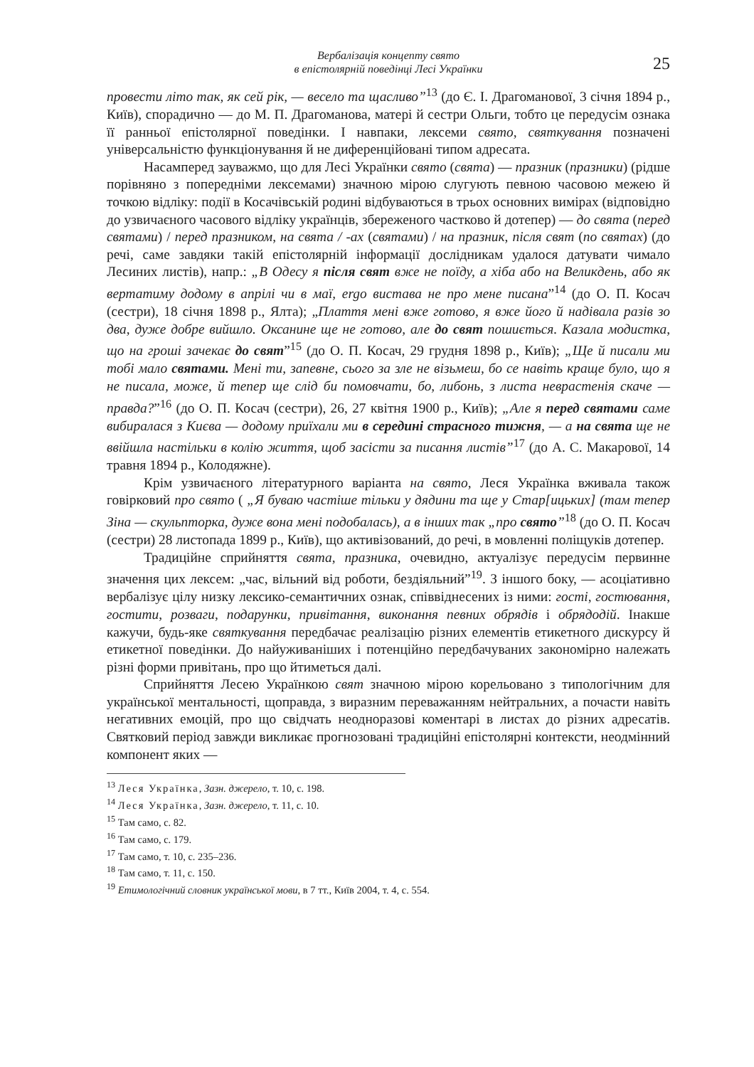Вербалізація концепту свято
в епістолярній поведінці Лесі Українки
25
провести літо так, як сей рік, — весело та щасливо”<sup>13</sup> (до Є. І. Драгоманової, 3 січня 1894 р., Київ), спорадично — до М. П. Драгоманова, матері й сестри Ольги, тобто це передусім ознака її ранньої епістолярної поведінки. І навпаки, лексеми свято, святкування позначені універсальністю функціонування й не диференційовані типом адресата.
Насамперед зауважмо, що для Лесі Українки свято (свята) — празник (празники) (рідше порівняно з попередніми лексемами) значною мірою слугують певною часовою межею й точкою відліку: події в Косачівській родині відбуваються в трьох основних вимірах (відповідно до узвичаєного часового відліку українців, збереженого частково й дотепер) — до свята (перед святами) / перед празником, на свята / -ах (святами) / на празник, після свят (по святах) (до речі, саме завдяки такій епістолярній інформації дослідникам удалося датувати чимало Лесиних листів), напр.: „В Одесу я після свят вже не поїду, а хіба або на Великдень, або як вертатиму додому в апрілі чи в маї, ergo вистава не про мене писана”<sup>14</sup> (до О. П. Косач (сестри), 18 січня 1898 р., Ялта); „Плаття мені вже готово, я вже його й надівала разів зо два, дуже добре вийшло. Оксанине ще не готово, але до свят пошиється. Казала модистка, що на гроші зачекає до свят”<sup>15</sup> (до О. П. Косач, 29 грудня 1898 р., Київ); „Ще й писали ми тобі мало святами. Мені ти, запевне, сього за зле не візьмеш, бо се навіть краще було, що я не писала, може, й тепер ще слід би помовчати, бо, либонь, з листа неврастенія скаче — правда?”<sup>16</sup> (до О. П. Косач (сестри), 26, 27 квітня 1900 р., Київ); „Але я перед святами саме вибиралася з Києва — додому приїхали ми в середині страсного тижня, — а на свята ще не ввійшла настільки в колію життя, щоб засісти за писання листів”<sup>17</sup> (до А. С. Макарової, 14 травня 1894 р., Колодяжне).
Крім узвичаєного літературного варіанта на свято, Леся Українка вживала також говірковий про свято ( „Я буваю частіше тільки у дядини та ще у Стар[ицьких] (там тепер Зіна — скульпторка, дуже вона мені подобалась), а в інших так „про свято”<sup>18</sup> (до О. П. Косач (сестри) 28 листопада 1899 р., Київ), що активізований, до речі, в мовленні поліщуків дотепер.
Традиційне сприйняття свята, празника, очевидно, актуалізує передусім первинне значення цих лексем: „час, вільний від роботи, бездіяльний”<sup>19</sup>. З іншого боку, — асоціативно вербалізує цілу низку лексико-семантичних ознак, співвіднесених із ними: гості, гостювання, гостити, розваги, подарунки, привітання, виконання певних обрядів і обрядодій. Інакше кажучи, будь-яке святкування передбачає реалізацію різних елементів етикетного дискурсу й етикетної поведінки. До найуживаніших і потенційно передбачуваних закономірно належать різні форми привітань, про що йтиметься далі.
Сприйняття Лесею Українкою свят значною мірою корельовано з типологічним для української ментальності, щоправда, з виразним переважанням нейтральних, а почасти навіть негативних емоцій, про що свідчать неодноразові коментарі в листах до різних адресатів. Святковий період завжди викликає прогнозовані традиційні епістолярні контексти, неодмінний компонент яких —
<sup>13</sup> Леся Українка, Зазн. джерело, т. 10, с. 198.
<sup>14</sup> Леся Українка, Зазн. джерело, т. 11, с. 10.
<sup>15</sup> Там само, с. 82.
<sup>16</sup> Там само, с. 179.
<sup>17</sup> Там само, т. 10, с. 235–236.
<sup>18</sup> Там само, т. 11, с. 150.
<sup>19</sup> Етимологічний словник української мови, в 7 тт., Київ 2004, т. 4, с. 554.